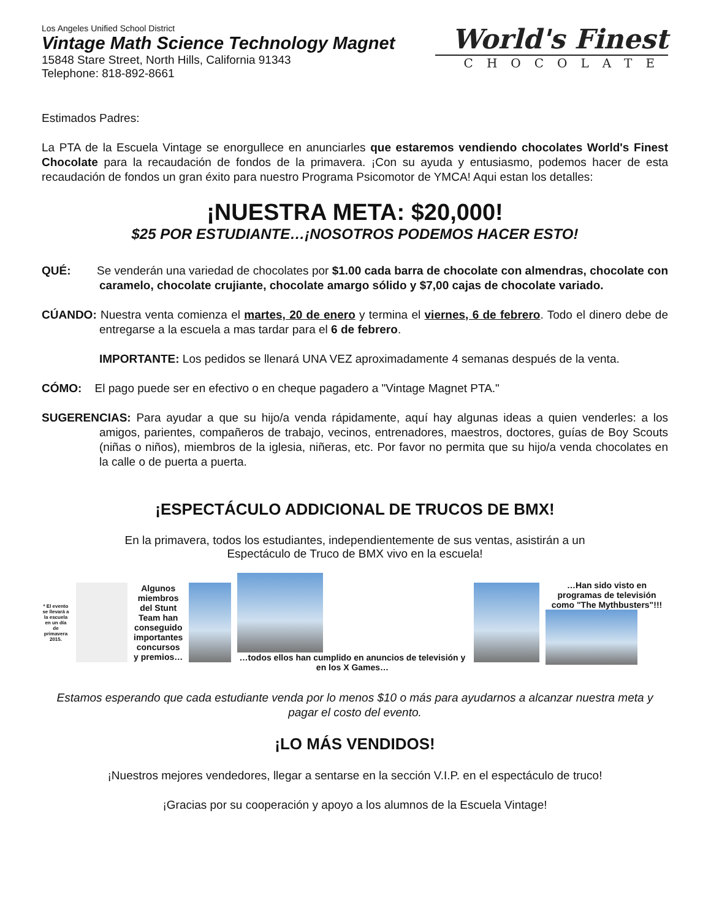Los Angeles Unified School District
Vintage Math Science Technology Magnet
15848 Stare Street, North Hills, California 91343
Telephone: 818-892-8661
World's Finest
CHOCOLATE
Estimados Padres:
La PTA de la Escuela Vintage se enorgullece en anunciarles que estaremos vendiendo chocolates World's Finest Chocolate para la recaudación de fondos de la primavera. ¡Con su ayuda y entusiasmo, podemos hacer de esta recaudación de fondos un gran éxito para nuestro Programa Psicomotor de YMCA! Aqui estan los detalles:
¡NUESTRA META: $20,000!
$25 POR ESTUDIANTE…¡NOSOTROS PODEMOS HACER ESTO!
QUÉ: Se venderán una variedad de chocolates por $1.00 cada barra de chocolate con almendras, chocolate con caramelo, chocolate crujiante, chocolate amargo sólido y $7,00 cajas de chocolate variado.
CÚANDO: Nuestra venta comienza el martes, 20 de enero y termina el viernes, 6 de febrero. Todo el dinero debe de entregarse a la escuela a mas tardar para el 6 de febrero.
IMPORTANTE: Los pedidos se llenará UNA VEZ aproximadamente 4 semanas después de la venta.
CÓMO: El pago puede ser en efectivo o en cheque pagadero a "Vintage Magnet PTA."
SUGERENCIAS: Para ayudar a que su hijo/a venda rápidamente, aquí hay algunas ideas a quien venderles: a los amigos, parientes, compañeros de trabajo, vecinos, entrenadores, maestros, doctores, guías de Boy Scouts (niñas o niños), miembros de la iglesia, niñeras, etc. Por favor no permita que su hijo/a venda chocolates en la calle o de puerta a puerta.
¡ESPECTÁCULO ADDICIONAL DE TRUCOS DE BMX!
En la primavera, todos los estudiantes, independientemente de sus ventas, asistirán a un
Espectáculo de Truco de BMX vivo en la escuela!
* El evento se llevará a la escuela en un día de primavera 2015.
Algunos miembros del Stunt Team han conseguido importantes concursos y premios…
…todos ellos han cumplido en anuncios de televisión y en los X Games…
…Han sido visto en programas de televisión como "The Mythbusters"!!!
Estamos esperando que cada estudiante venda por lo menos $10 o más para ayudarnos a alcanzar nuestra meta y pagar el costo del evento.
¡LO MÁS VENDIDOS!
¡Nuestros mejores vendedores, llegar a sentarse en la sección V.I.P. en el espectáculo de truco!
¡Gracias por su cooperación y apoyo a los alumnos de la Escuela Vintage!